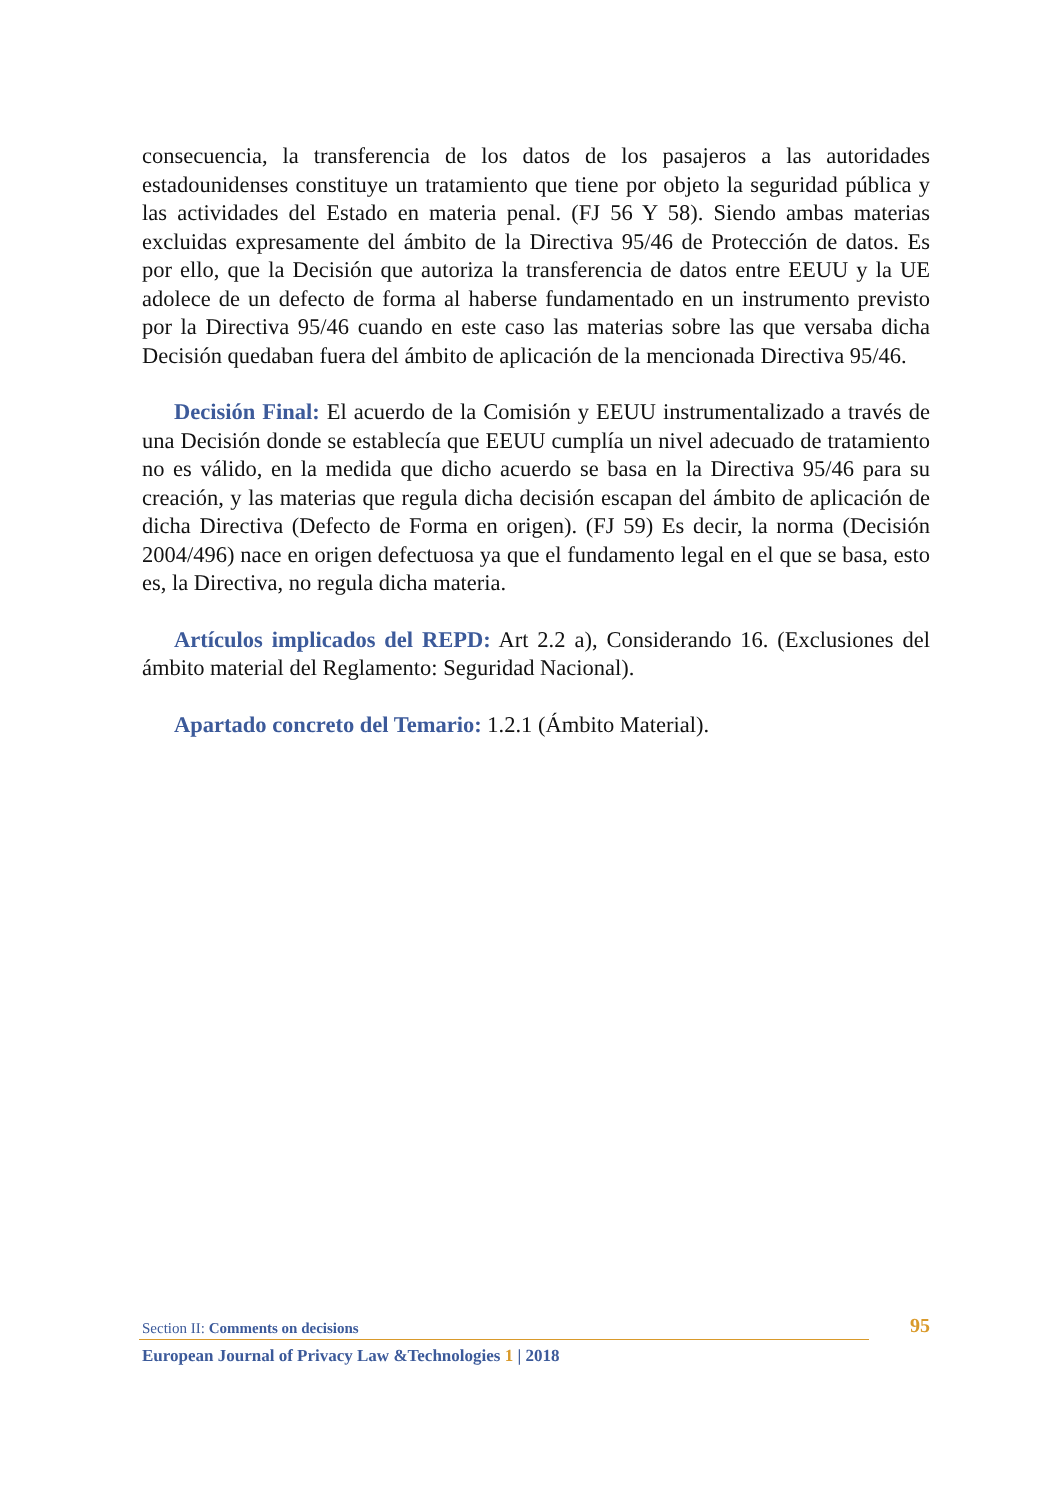consecuencia, la transferencia de los datos de los pasajeros a las autoridades estadounidenses constituye un tratamiento que tiene por objeto la seguridad pública y las actividades del Estado en materia penal. (FJ 56 Y 58). Siendo ambas materias excluidas expresamente del ámbito de la Directiva 95/46 de Protección de datos. Es por ello, que la Decisión que autoriza la transferencia de datos entre EEUU y la UE adolece de un defecto de forma al haberse fundamentado en un instrumento previsto por la Directiva 95/46 cuando en este caso las materias sobre las que versaba dicha Decisión quedaban fuera del ámbito de aplicación de la mencionada Directiva 95/46.
Decisión Final: El acuerdo de la Comisión y EEUU instrumentalizado a través de una Decisión donde se establecía que EEUU cumplía un nivel adecuado de tratamiento no es válido, en la medida que dicho acuerdo se basa en la Directiva 95/46 para su creación, y las materias que regula dicha decisión escapan del ámbito de aplicación de dicha Directiva (Defecto de Forma en origen). (FJ 59) Es decir, la norma (Decisión 2004/496) nace en origen defectuosa ya que el fundamento legal en el que se basa, esto es, la Directiva, no regula dicha materia.
Artículos implicados del REPD: Art 2.2 a), Considerando 16. (Exclusiones del ámbito material del Reglamento: Seguridad Nacional).
Apartado concreto del Temario: 1.2.1 (Ámbito Material).
Section II: Comments on decisions 95
European Journal of Privacy Law &Technologies 1 | 2018